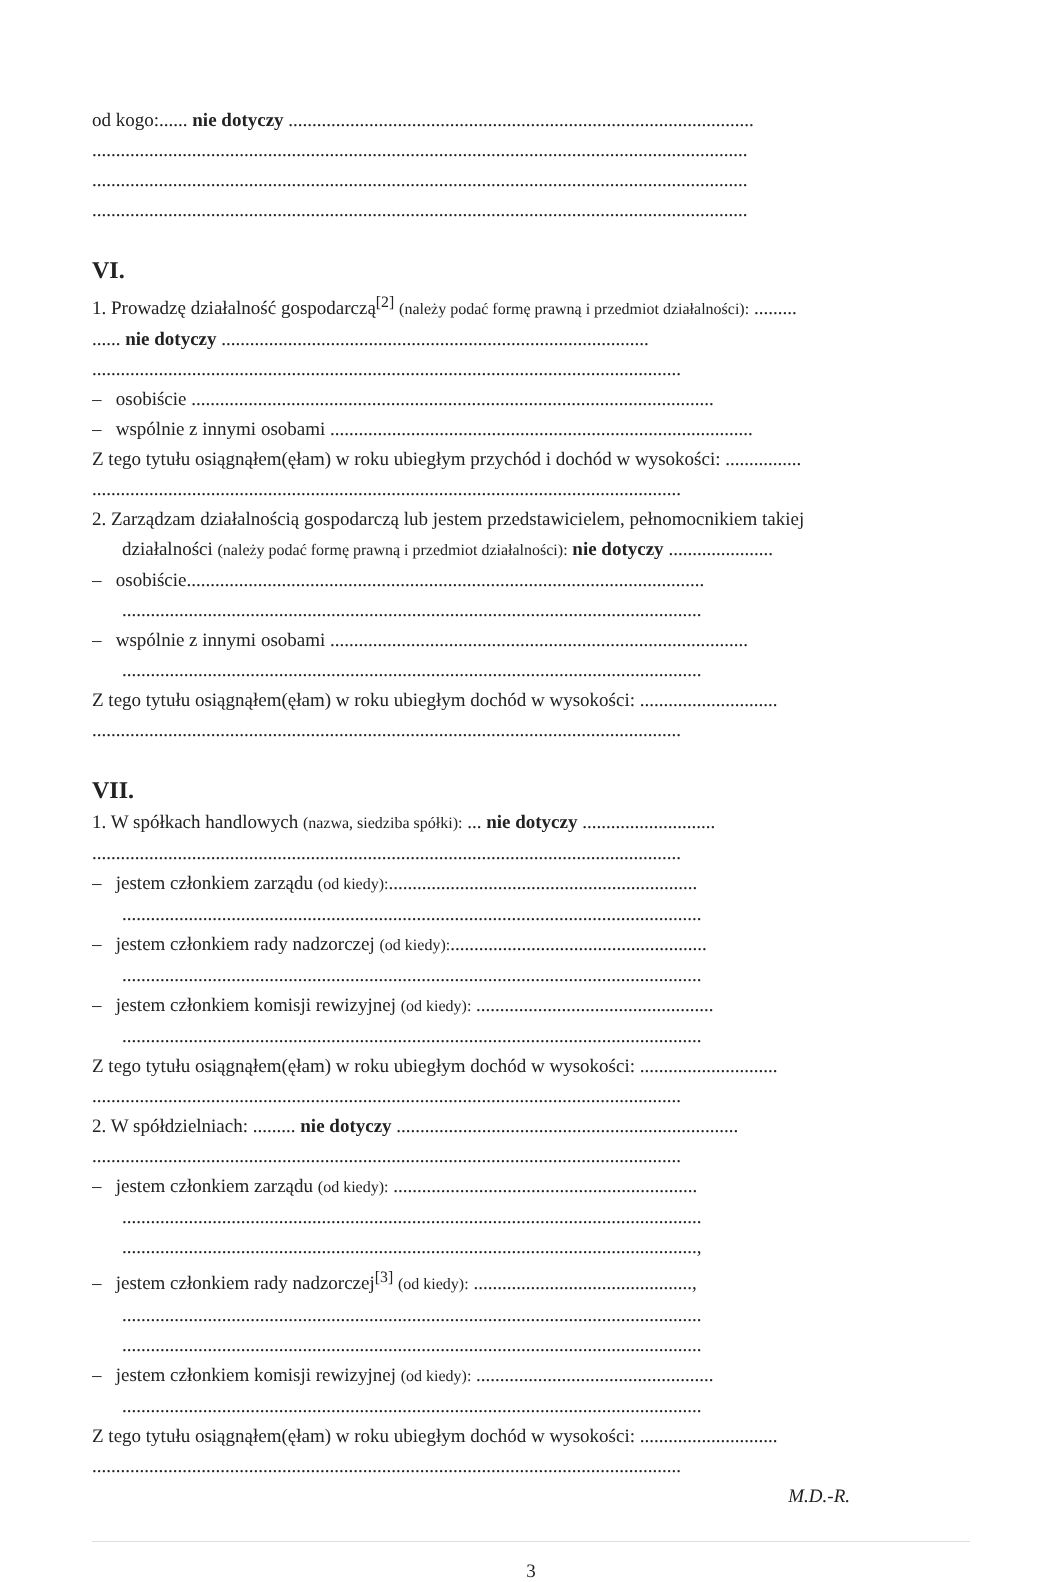od kogo:...... nie dotyczy ..................................................................................................
..........................................................................................................................................
..........................................................................................................................................
..........................................................................................................................................
VI.
1. Prowadzę działalność gospodarczą<sup>[2]</sup> (należy podać formę prawną i przedmiot działalności): .........
...... nie dotyczy ..........................................................................................
............................................................................................................................
– osobiście ..............................................................................................................
– wspólnie z innymi osobami .........................................................................................
Z tego tytułu osiągnąłem(ęłam) w roku ubiegłym przychód i dochód w wysokości: ................
............................................................................................................................
2. Zarządzam działalnością gospodarczą lub jestem przedstawicielem, pełnomocnikiem takiej
działalności (należy podać formę prawną i przedmiot działalności): nie dotyczy ......................
– osobiście.............................................................................................................
..........................................................................................................................
– wspólnie z innymi osobami ........................................................................................
..........................................................................................................................
Z tego tytułu osiągnąłem(ęłam) w roku ubiegłym dochód w wysokości: .............................
............................................................................................................................
VII.
1. W spółkach handlowych (nazwa, siedziba spółki): ... nie dotyczy ............................
............................................................................................................................
– jestem członkiem zarządu (od kiedy):.................................................................
..........................................................................................................................
– jestem członkiem rady nadzorczej (od kiedy):......................................................
..........................................................................................................................
– jestem członkiem komisji rewizyjnej (od kiedy): ..................................................
..........................................................................................................................
Z tego tytułu osiągnąłem(ęłam) w roku ubiegłym dochód w wysokości: .............................
............................................................................................................................
2. W spółdzielniach: ......... nie dotyczy ........................................................................
............................................................................................................................
– jestem członkiem zarządu (od kiedy): ................................................................
..........................................................................................................................
.........................................................................................................................,
– jestem członkiem rady nadzorczej<sup>[3]</sup> (od kiedy): ..............................................,
..........................................................................................................................
..........................................................................................................................
– jestem członkiem komisji rewizyjnej (od kiedy): ..................................................
..........................................................................................................................
Z tego tytułu osiągnąłem(ęłam) w roku ubiegłym dochód w wysokości: .............................
............................................................................................................................
M.D.-R.
3